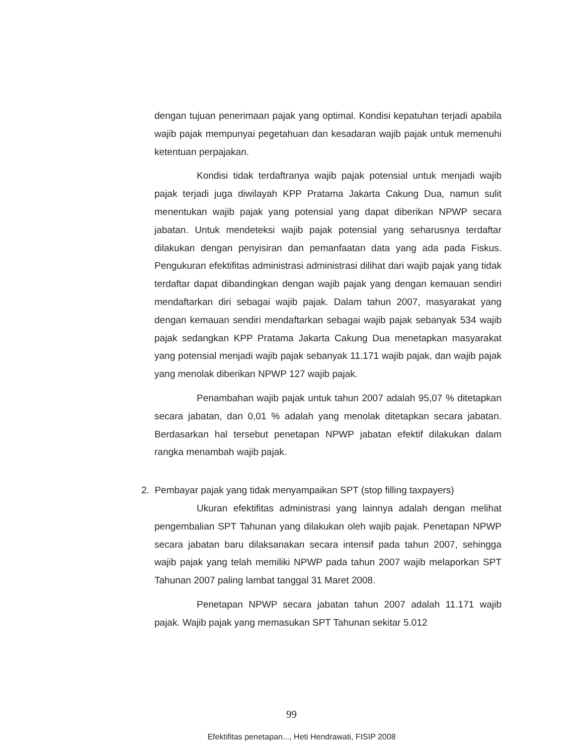dengan tujuan penerimaan pajak yang optimal. Kondisi kepatuhan terjadi apabila wajib pajak mempunyai pegetahuan dan kesadaran wajib pajak untuk memenuhi ketentuan perpajakan.
Kondisi tidak terdaftranya wajib pajak potensial untuk menjadi wajib pajak terjadi juga diwilayah KPP Pratama Jakarta Cakung Dua, namun sulit menentukan wajib pajak yang potensial yang dapat diberikan NPWP secara jabatan. Untuk mendeteksi wajib pajak potensial yang seharusnya terdaftar dilakukan dengan penyisiran dan pemanfaatan data yang ada pada Fiskus. Pengukuran efektifitas administrasi administrasi dilihat dari wajib pajak yang tidak terdaftar dapat dibandingkan dengan wajib pajak yang dengan kemauan sendiri mendaftarkan diri sebagai wajib pajak. Dalam tahun 2007, masyarakat yang dengan kemauan sendiri mendaftarkan sebagai wajib pajak sebanyak 534 wajib pajak sedangkan KPP Pratama Jakarta Cakung Dua menetapkan masyarakat yang potensial menjadi wajib pajak sebanyak 11.171 wajib pajak, dan wajib pajak yang menolak diberikan NPWP 127 wajib pajak.
Penambahan wajib pajak untuk tahun 2007 adalah 95,07 % ditetapkan secara jabatan, dan 0,01 % adalah yang menolak ditetapkan secara jabatan. Berdasarkan hal tersebut penetapan NPWP jabatan efektif dilakukan dalam rangka menambah wajib pajak.
2. Pembayar pajak yang tidak menyampaikan SPT (stop filling taxpayers)
Ukuran efektifitas administrasi yang lainnya adalah dengan melihat pengembalian SPT Tahunan yang dilakukan oleh wajib pajak. Penetapan NPWP secara jabatan baru dilaksanakan secara intensif pada tahun 2007, sehingga wajib pajak yang telah memiliki NPWP pada tahun 2007 wajib melaporkan SPT Tahunan 2007 paling lambat tanggal 31 Maret 2008.
Penetapan NPWP secara jabatan tahun 2007 adalah 11.171 wajib pajak. Wajib pajak yang memasukan SPT Tahunan sekitar 5.012
99
Efektifitas penetapan..., Heti Hendrawati, FISIP 2008